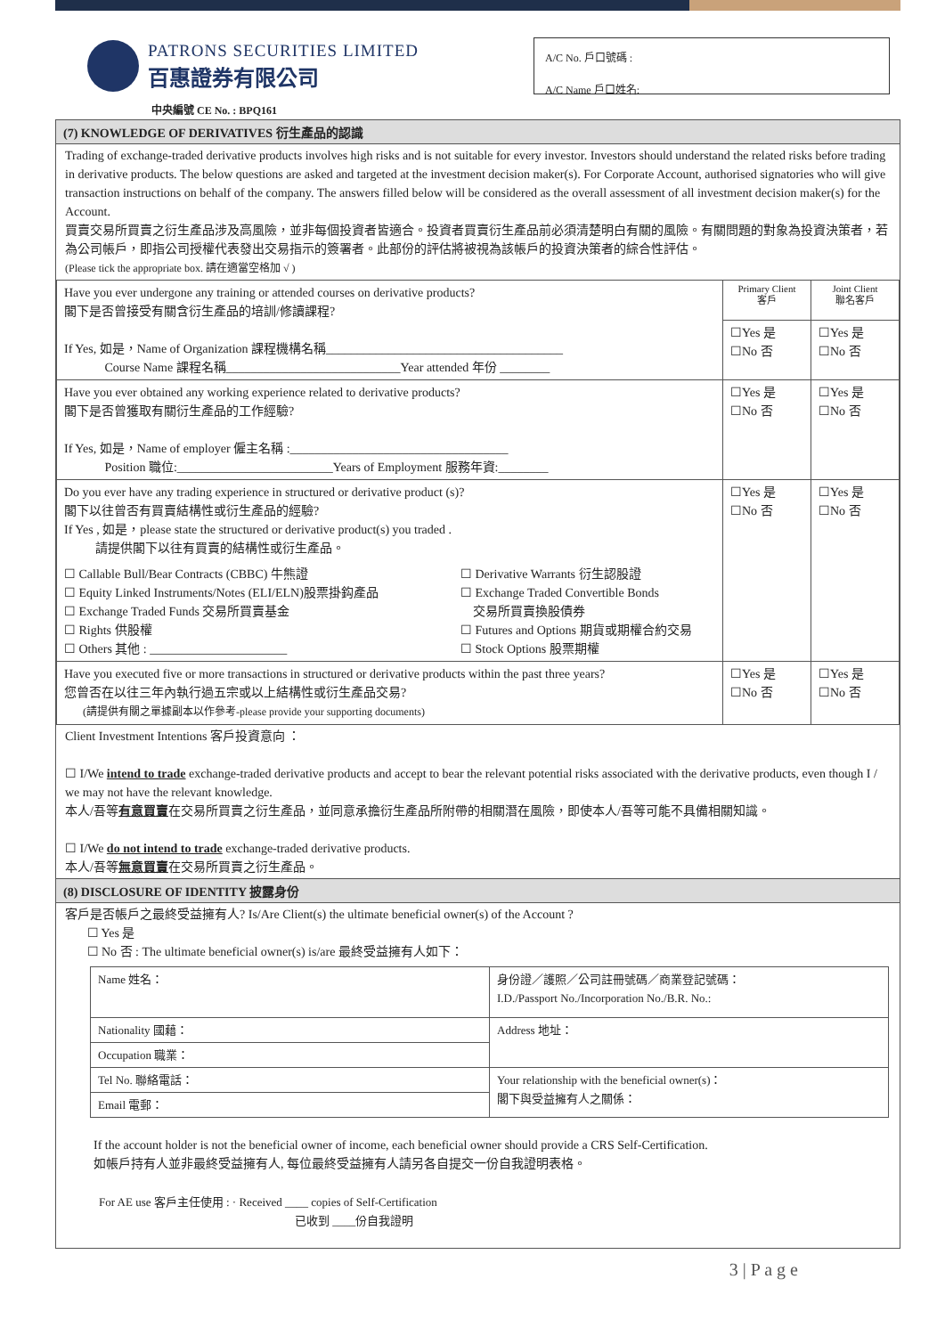PATRONS SECURITIES LIMITED
百惠證券有限公司
A/C No. 戶口號碼 :
A/C Name 戶口姓名:
中央編號 CE No. : BPQ161
(7) KNOWLEDGE OF DERIVATIVES 衍生產品的認識
Trading of exchange-traded derivative products involves high risks and is not suitable for every investor. Investors should understand the related risks before trading in derivative products. The below questions are asked and targeted at the investment decision maker(s). For Corporate Account, authorised signatories who will give transaction instructions on behalf of the company. The answers filled below will be considered as the overall assessment of all investment decision maker(s) for the Account.
買賣交易所買賣之衍生產品涉及高風險，並非每個投資者皆適合。投資者買賣衍生產品前必須清楚明白有關的風險。有關問題的對象為投資決策者，若為公司帳戶，即指公司授權代表發出交易指示的簽署者。此部份的評估將被視為該帳戶的投資決策者的綜合性評估。
(Please tick the appropriate box. 請在適當空格加 √ )
| Have you ever undergone any training or attended courses on derivative products? 閣下是否曾接受有關含衍生產品的培訓/修讀課程? If Yes, 如是，Name of Organization 課程機構名稱______________________________________ Course Name 課程名稱____________________________Year attended 年份 ________ | Primary Client 客戶 | Joint Client 聯名客戶 |
| | ☐Yes 是 ☐No 否 | ☐Yes 是 ☐No 否 |
| Have you ever obtained any working experience related to derivative products? 閣下是否曾獲取有關衍生產品的工作經驗? If Yes, 如是，Name of employer 僱主名稱 :___________________________________ Position 職位:_________________________Years of Employment 服務年資:________ | ☐Yes 是 ☐No 否 | ☐Yes 是 ☐No 否 |
| Do you ever have any trading experience in structured or derivative product (s)? 閣下以往曾否有買賣結構性或衍生產品的經驗? If Yes , 如是，please state the structured or derivative product(s) you traded . 請提供閣下以往有買賣的結構性或衍生產品。 ☐ Callable Bull/Bear Contracts (CBBC) 牛熊證 ☐ Equity Linked Instruments/Notes (ELI/ELN)股票掛鈎產品 ☐ Exchange Traded Funds 交易所買賣基金 ☐ Rights 供股權 ☐ Others 其他 : ______________________ ☐ Derivative Warrants 衍生認股證 ☐ Exchange Traded Convertible Bonds 交易所買賣換股債券 ☐ Futures and Options 期貨或期權合約交易 ☐ Stock Options 股票期權 | ☐Yes 是 ☐No 否 | ☐Yes 是 ☐No 否 |
| Have you executed five or more transactions in structured or derivative products within the past three years? 您曾否在以往三年內執行過五宗或以上結構性或衍生產品交易? (請提供有關之單據副本以作參考-please provide your supporting documents) | ☐Yes 是 ☐No 否 | ☐Yes 是 ☐No 否 |
Client Investment Intentions 客戶投資意向 ：
☐ I/We intend to trade exchange-traded derivative products and accept to bear the relevant potential risks associated with the derivative products, even though I / we may not have the relevant knowledge.
本人/吾等有意買賣在交易所買賣之衍生產品，並同意承擔衍生產品所附帶的相關潛在風險，即使本人/吾等可能不具備相關知識。
☐ I/We do not intend to trade exchange-traded derivative products.
本人/吾等無意買賣在交易所買賣之衍生產品。
(8) DISCLOSURE OF IDENTITY 披露身份
客戶是否帳戶之最終受益擁有人? Is/Are Client(s) the ultimate beneficial owner(s) of the Account ?
☐ Yes 是
☐ No 否 : The ultimate beneficial owner(s) is/are 最終受益擁有人如下：
| Name 姓名： | 身份證／護照／公司註冊號碼／商業登記號碼： I.D./Passport No./Incorporation No./B.R. No.: |
| Nationality 國藉： | Address 地址： |
| Occupation 職業： | |
| Tel No. 聯絡電話： | Your relationship with the beneficial owner(s)： 閣下與受益擁有人之關係： |
| Email 電郵： | |
If the account holder is not the beneficial owner of income, each beneficial owner should provide a CRS Self-Certification.
如帳戶持有人並非最終受益擁有人, 每位最終受益擁有人請另各自提交一份自我證明表格。
For AE use 客戶主任使用 : · Received ____ copies of Self-Certification
已收到 ____份自我證明
3 | P a g e